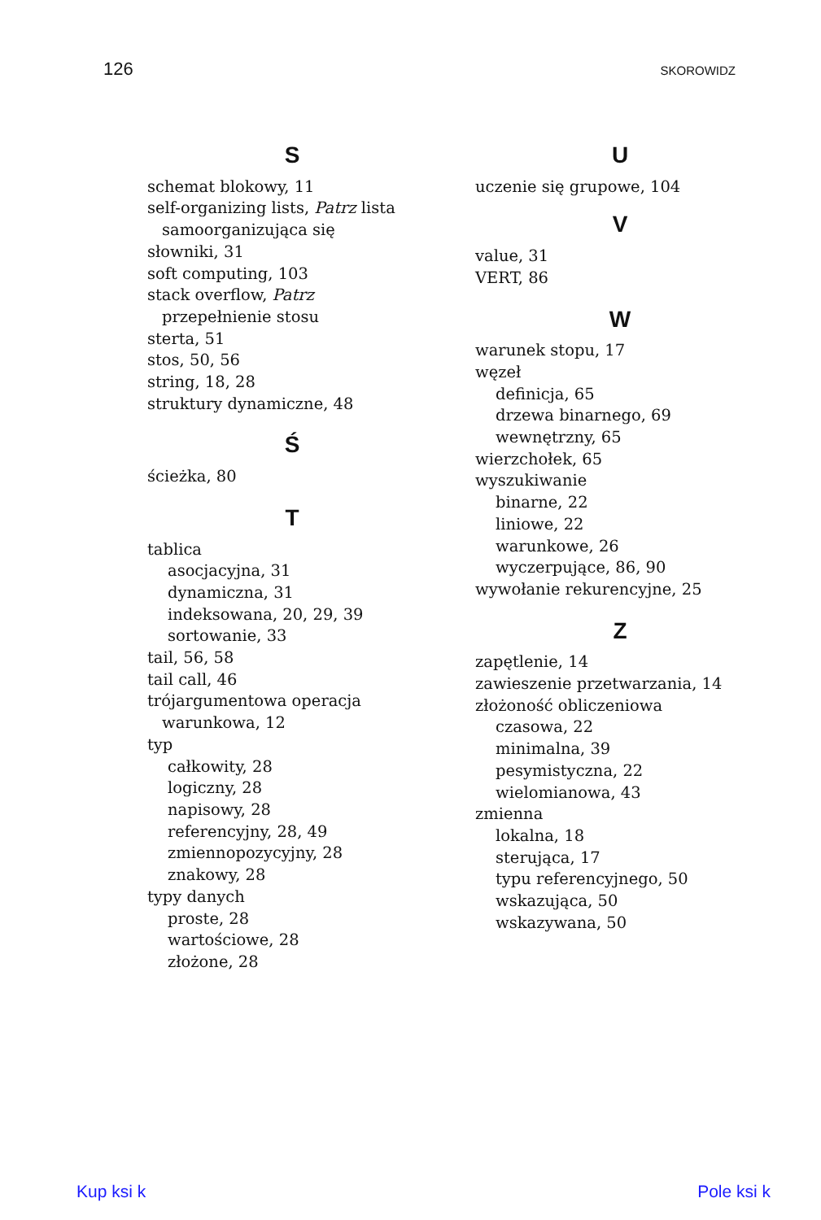126 SKOROWIDZ
S
schemat blokowy, 11
self-organizing lists, Patrz lista
samoorganizująca się
słowniki, 31
soft computing, 103
stack overflow, Patrz
przepełnienie stosu
sterta, 51
stos, 50, 56
string, 18, 28
struktury dynamiczne, 48
Ś
ścieżka, 80
T
tablica
asocjacyjna, 31
dynamiczna, 31
indeksowana, 20, 29, 39
sortowanie, 33
tail, 56, 58
tail call, 46
trójargumentowa operacja
warunkowa, 12
typ
całkowity, 28
logiczny, 28
napisowy, 28
referencyjny, 28, 49
zmiennopozycyjny, 28
znakowy, 28
typy danych
proste, 28
wartościowe, 28
złożone, 28
U
uczenie się grupowe, 104
V
value, 31
VERT, 86
W
warunek stopu, 17
węzeł
definicja, 65
drzewa binarnego, 69
wewnętrzny, 65
wierzchołek, 65
wyszukiwanie
binarne, 22
liniowe, 22
warunkowe, 26
wyczerpujące, 86, 90
wywołanie rekurencyjne, 25
Z
zapętlenie, 14
zawieszenie przetwarzania, 14
złożoność obliczeniowa
czasowa, 22
minimalna, 39
pesymistyczna, 22
wielomianowa, 43
zmienna
lokalna, 18
sterująca, 17
typu referencyjnego, 50
wskazująca, 50
wskazywana, 50
Kup ksi k Pole ksi k